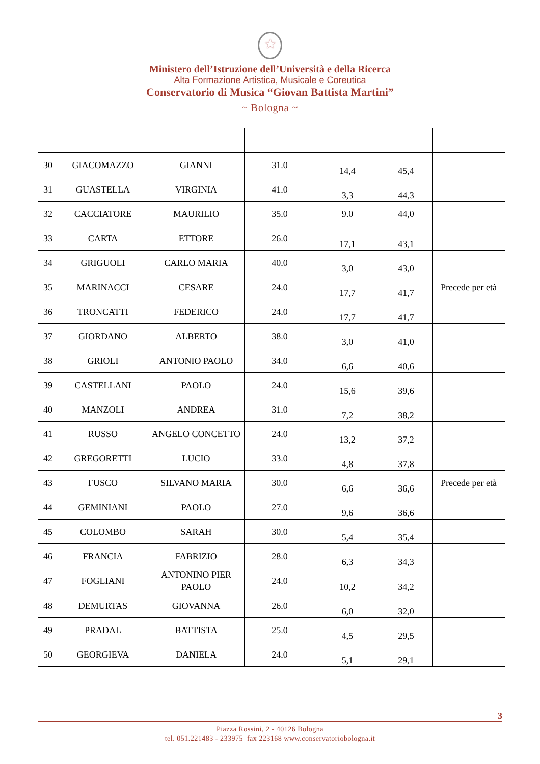★
Ministero dell’Istruzione dell’Università e della Ricerca
Alta Formazione Artistica, Musicale e Coreutica
Conservatorio di Musica “Giovan Battista Martini”
~ Bologna ~
| 30 | GIACOMAZZO | GIANNI | 31.0 | 14,4 | 45,4 | |
| 31 | GUASTELLA | VIRGINIA | 41.0 | 3,3 | 44,3 | |
| 32 | CACCIATORE | MAURILIO | 35.0 | 9.0 | 44,0 | |
| 33 | CARTA | ETTORE | 26.0 | 17,1 | 43,1 | |
| 34 | GRIGUOLI | CARLO MARIA | 40.0 | 3,0 | 43,0 | |
| 35 | MARINACCI | CESARE | 24.0 | 17,7 | 41,7 | Precede per età |
| 36 | TRONCATTI | FEDERICO | 24.0 | 17,7 | 41,7 | |
| 37 | GIORDANO | ALBERTO | 38.0 | 3,0 | 41,0 | |
| 38 | GRIOLI | ANTONIO PAOLO | 34.0 | 6,6 | 40,6 | |
| 39 | CASTELLANI | PAOLO | 24.0 | 15,6 | 39,6 | |
| 40 | MANZOLI | ANDREA | 31.0 | 7,2 | 38,2 | |
| 41 | RUSSO | ANGELO CONCETTO | 24.0 | 13,2 | 37,2 | |
| 42 | GREGORETTI | LUCIO | 33.0 | 4,8 | 37,8 | |
| 43 | FUSCO | SILVANO MARIA | 30.0 | 6,6 | 36,6 | Precede per età |
| 44 | GEMINIANI | PAOLO | 27.0 | 9,6 | 36,6 | |
| 45 | COLOMBO | SARAH | 30.0 | 5,4 | 35,4 | |
| 46 | FRANCIA | FABRIZIO | 28.0 | 6,3 | 34,3 | |
| 47 | FOGLIANI | ANTONINO PIER PAOLO | 24.0 | 10,2 | 34,2 | |
| 48 | DEMURTAS | GIOVANNA | 26.0 | 6,0 | 32,0 | |
| 49 | PRADAL | BATTISTA | 25.0 | 4,5 | 29,5 | |
| 50 | GEORGIEVA | DANIELA | 24.0 | 5,1 | 29,1 | |
3
Piazza Rossini, 2 - 40126 Bologna
tel. 051.221483 - 233975 fax 223168 www.conservatoriobologna.it